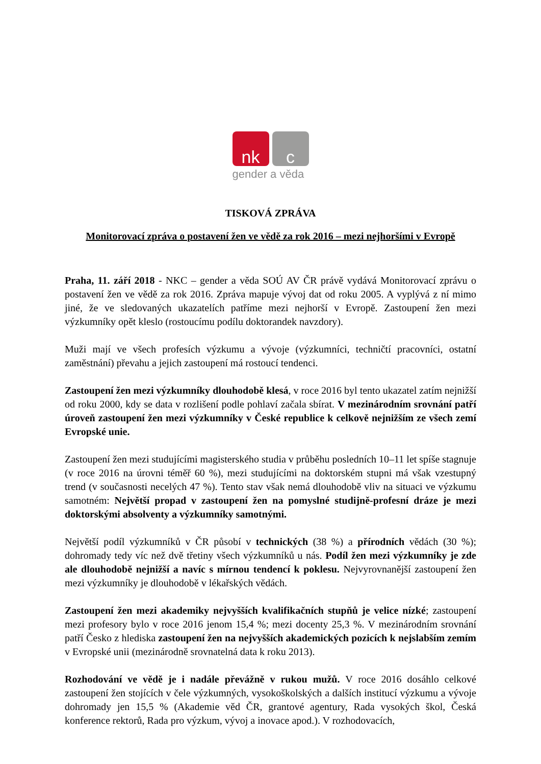nk c
gender a věda
TISKOVÁ ZPRÁVA
Monitorovací zpráva o postavení žen ve vědě za rok 2016 – mezi nejhoršími v Evropě
Praha, 11. září 2018 - NKC – gender a věda SOÚ AV ČR právě vydává Monitorovací zprávu o postavení žen ve vědě za rok 2016. Zpráva mapuje vývoj dat od roku 2005. A vyplývá z ní mimo jiné, že ve sledovaných ukazatelích patříme mezi nejhorší v Evropě. Zastoupení žen mezi výzkumníky opět kleslo (rostoucímu podílu doktorandek navzdory).
Muži mají ve všech profesích výzkumu a vývoje (výzkumníci, techničtí pracovníci, ostatní zaměstnání) převahu a jejich zastoupení má rostoucí tendenci.
Zastoupení žen mezi výzkumníky dlouhodobě klesá, v roce 2016 byl tento ukazatel zatím nejnižší od roku 2000, kdy se data v rozlišení podle pohlaví začala sbírat. V mezinárodním srovnání patří úroveň zastoupení žen mezi výzkumníky v České republice k celkově nejnižším ze všech zemí Evropské unie.
Zastoupení žen mezi studujícími magisterského studia v průběhu posledních 10–11 let spíše stagnuje (v roce 2016 na úrovni téměř 60 %), mezi studujícími na doktorském stupni má však vzestupný trend (v současnosti necelých 47 %). Tento stav však nemá dlouhodobě vliv na situaci ve výzkumu samotném: Největší propad v zastoupení žen na pomyslné studijně-profesní dráze je mezi doktorskými absolventy a výzkumníky samotnými.
Největší podíl výzkumníků v ČR působí v technických (38 %) a přírodních vědách (30 %); dohromady tedy víc než dvě třetiny všech výzkumníků u nás. Podíl žen mezi výzkumníky je zde ale dlouhodobě nejnižší a navíc s mírnou tendencí k poklesu. Nejvyrovnanější zastoupení žen mezi výzkumníky je dlouhodobě v lékařských vědách.
Zastoupení žen mezi akademiky nejvyšších kvalifikačních stupňů je velice nízké; zastoupení mezi profesory bylo v roce 2016 jenom 15,4 %; mezi docenty 25,3 %. V mezinárodním srovnání patří Česko z hlediska zastoupení žen na nejvyšších akademických pozicích k nejslabším zemím v Evropské unii (mezinárodně srovnatelná data k roku 2013).
Rozhodování ve vědě je i nadále převážně v rukou mužů. V roce 2016 dosáhlo celkové zastoupení žen stojících v čele výzkumných, vysokoškolských a dalších institucí výzkumu a vývoje dohromady jen 15,5 % (Akademie věd ČR, grantové agentury, Rada vysokých škol, Česká konference rektorů, Rada pro výzkum, vývoj a inovace apod.). V rozhodovacích,